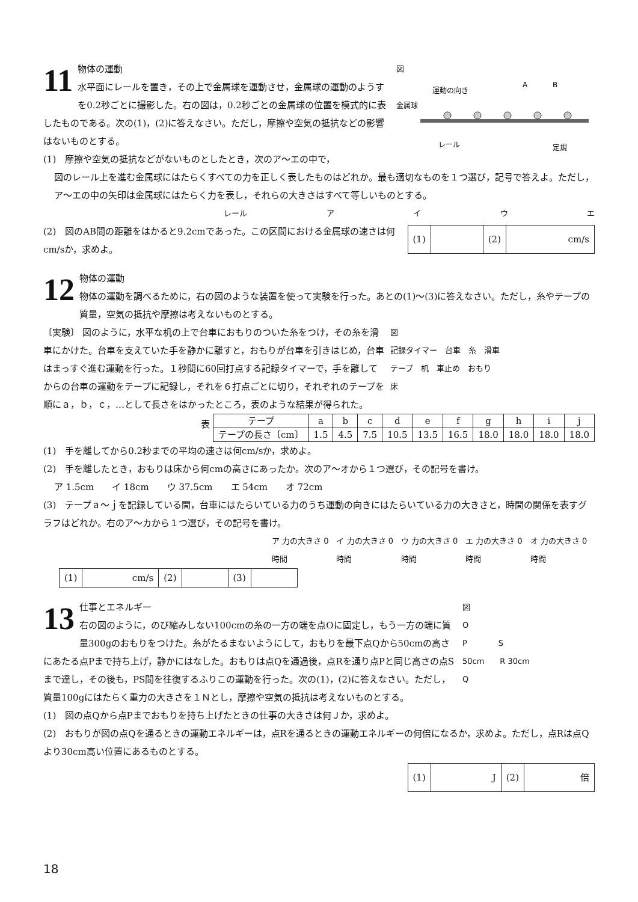図
運動の向き
A
B
金属球
レール
定規
11
物体の運動
水平面にレールを置き，その上で金属球を運動させ，金属球の運動のようすを0.2秒ごとに撮影した。右の図は，0.2秒ごとの金属球の位置を模式的に表したものである。次の(1)，(2)に答えなさい。ただし，摩擦や空気の抵抗などの影響はないものとする。
(1)　摩擦や空気の抵抗などがないものとしたとき，次のア～エの中で，
図のレール上を進む金属球にはたらくすべての力を正しく表したものはどれか。最も適切なものを１つ選び，記号で答えよ。ただし，ア～エの中の矢印は金属球にはたらく力を表し，それらの大きさはすべて等しいものとする。
レール アイウエ
| (1) | | (2) | cm/s |
(2)　図のAB間の距離をはかると9.2cmであった。この区間における金属球の速さは何cm/sか，求めよ。
12
物体の運動
物体の運動を調べるために，右の図のような装置を使って実験を行った。あとの(1)～(3)に答えなさい。ただし，糸やテープの質量，空気の抵抗や摩擦は考えないものとする。
図
記録タイマー　台車　糸　滑車
テープ　机　車止め　おもり
床
〔実験〕 図のように，水平な机の上で台車におもりのついた糸をつけ，その糸を滑車にかけた。台車を支えていた手を静かに離すと，おもりが台車を引きはじめ，台車はまっすぐ進む運動を行った。１秒間に60回打点する記録タイマーで，手を離してからの台車の運動をテープに記録し，それを６打点ごとに切り，それぞれのテープを順にａ，ｂ，ｃ，…として長さをはかったところ，表のような結果が得られた。
表
| テープ | a | b | c | d | e | f | g | h | i | j |
| --- | --- | --- | --- | --- | --- | --- | --- | --- | --- | --- |
| テープの長さ〔cm〕 | 1.5 | 4.5 | 7.5 | 10.5 | 13.5 | 16.5 | 18.0 | 18.0 | 18.0 | 18.0 |
(1)　手を離してから0.2秒までの平均の速さは何cm/sか，求めよ。
(2)　手を離したとき，おもりは床から何cmの高さにあったか。次のア～オから１つ選び，その記号を書け。
ア 1.5cm　　イ 18cm　　ウ 37.5cm　　エ 54cm　　オ 72cm
(3)　テープａ～ｊを記録している間，台車にはたらいている力のうち運動の向きにはたらいている力の大きさと，時間の関係を表すグラフはどれか。右のア～カから１つ選び，その記号を書け。
ア 力の大きさ 0 時間 イ 力の大きさ 0 時間 ウ 力の大きさ 0 時間 エ 力の大きさ 0 時間 オ 力の大きさ 0 時間
| (1) | cm/s | (2) | | (3) | |
図
O
P　　　　S
50cm　　R 30cm
Q
13
仕事とエネルギー
右の図のように，のび縮みしない100cmの糸の一方の端を点Oに固定し，もう一方の端に質量300gのおもりをつけた。糸がたるまないようにして，おもりを最下点Qから50cmの高さにあたる点Pまで持ち上げ，静かにはなした。おもりは点Qを通過後，点Rを通り点Pと同じ高さの点Sまで達し，その後も，PS間を往復するふりこの運動を行った。次の(1)，(2)に答えなさい。ただし，質量100gにはたらく重力の大きさを１Ｎとし，摩擦や空気の抵抗は考えないものとする。
(1)　図の点Qから点Pまでおもりを持ち上げたときの仕事の大きさは何Ｊか，求めよ。
(2)　おもりが図の点Qを通るときの運動エネルギーは，点Rを通るときの運動エネルギーの何倍になるか，求めよ。ただし，点Rは点Qより30cm高い位置にあるものとする。
| (1) | J | (2) | 倍 |
18